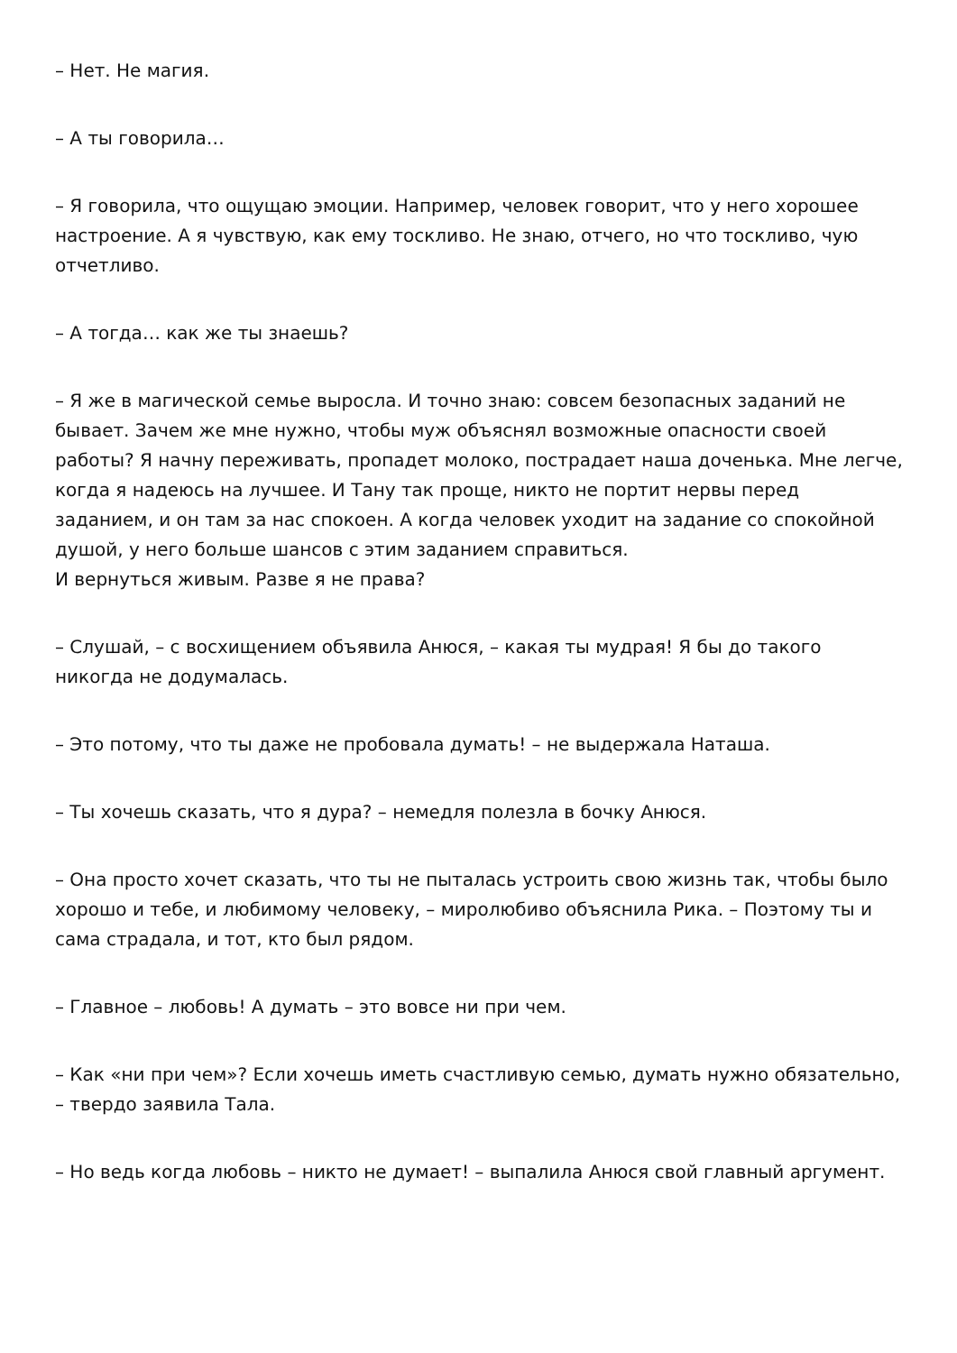– Нет. Не магия.
– А ты говорила…
– Я говорила, что ощущаю эмоции. Например, человек говорит, что у него хорошее настроение. А я чувствую, как ему тоскливо. Не знаю, отчего, но что тоскливо, чую отчетливо.
– А тогда… как же ты знаешь?
– Я же в магической семье выросла. И точно знаю: совсем безопасных заданий не бывает. Зачем же мне нужно, чтобы муж объяснял возможные опасности своей работы? Я начну переживать, пропадет молоко, пострадает наша доченька. Мне легче, когда я надеюсь на лучшее. И Тану так проще, никто не портит нервы перед заданием, и он там за нас спокоен. А когда человек уходит на задание со спокойной душой, у него больше шансов с этим заданием справиться.
И вернуться живым. Разве я не права?
– Слушай, – с восхищением объявила Анюся, – какая ты мудрая! Я бы до такого никогда не додумалась.
– Это потому, что ты даже не пробовала думать! – не выдержала Наташа.
– Ты хочешь сказать, что я дура? – немедля полезла в бочку Анюся.
– Она просто хочет сказать, что ты не пыталась устроить свою жизнь так, чтобы было хорошо и тебе, и любимому человеку, – миролюбиво объяснила Рика. – Поэтому ты и сама страдала, и тот, кто был рядом.
– Главное – любовь! А думать – это вовсе ни при чем.
– Как «ни при чем»? Если хочешь иметь счастливую семью, думать нужно обязательно, – твердо заявила Тала.
– Но ведь когда любовь – никто не думает! – выпалила Анюся свой главный аргумент.